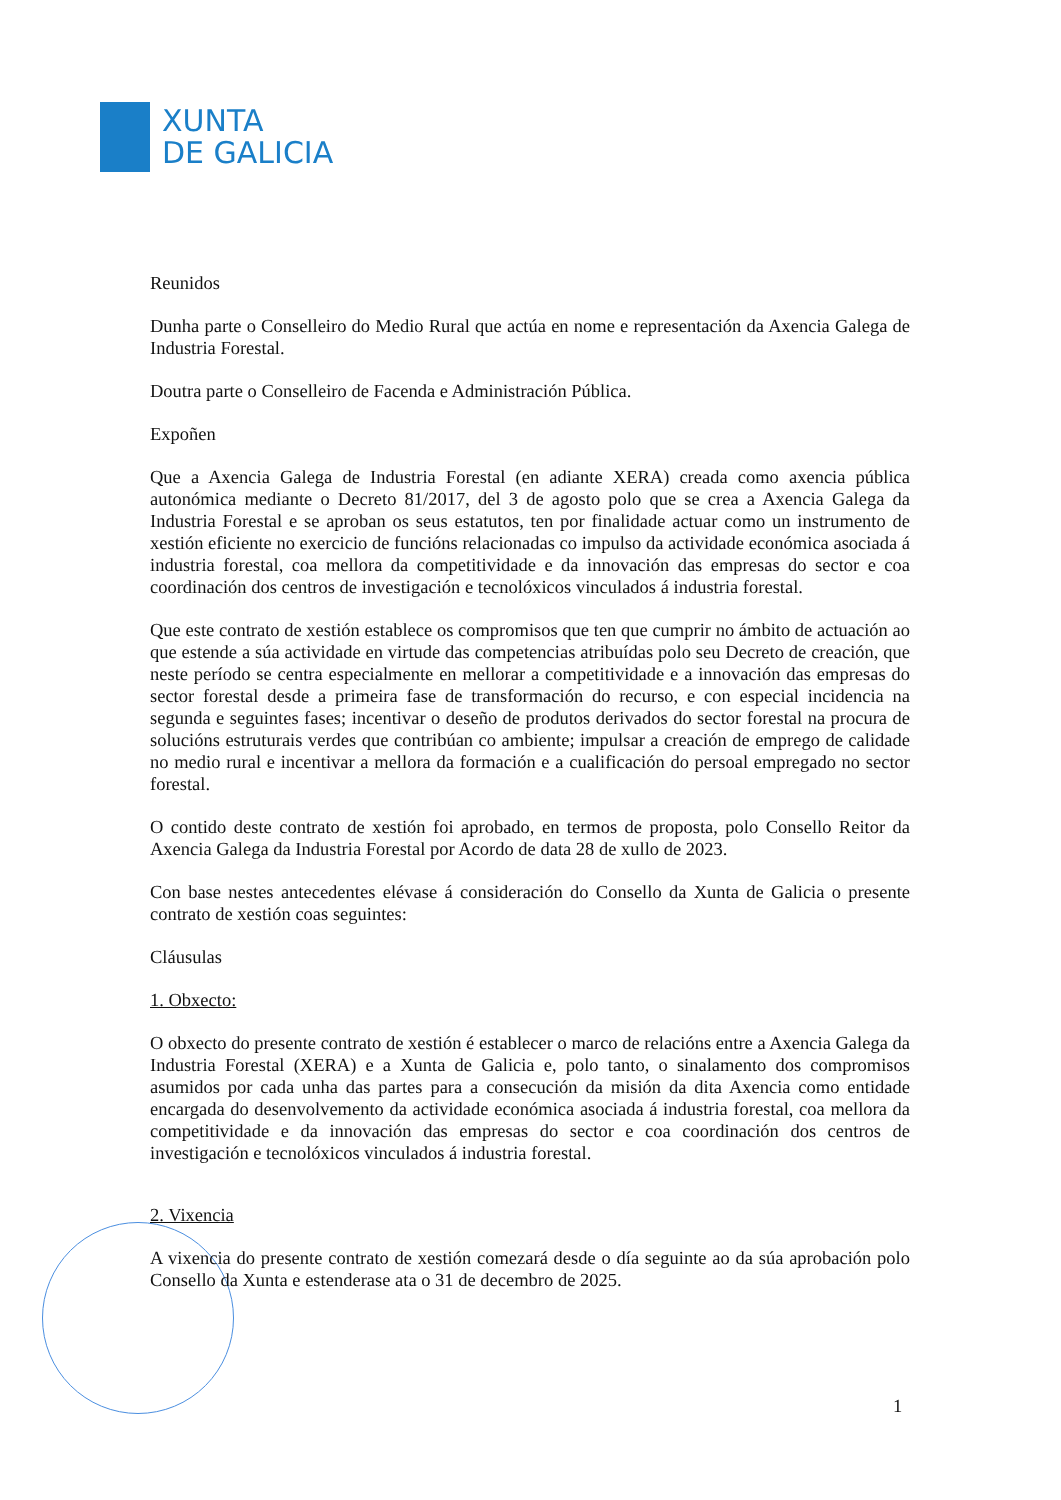XUNTA
DE GALICIA
Reunidos
Dunha parte o Conselleiro do Medio Rural que actúa en nome e representación da Axencia Galega de Industria Forestal.
Doutra parte o Conselleiro de Facenda e Administración Pública.
Expoñen
Que a Axencia Galega de Industria Forestal (en adiante XERA) creada como axencia pública autonómica mediante o Decreto 81/2017, del 3 de agosto polo que se crea a Axencia Galega da Industria Forestal e se aproban os seus estatutos, ten por finalidade actuar como un instrumento de xestión eficiente no exercicio de funcións relacionadas co impulso da actividade económica asociada á industria forestal, coa mellora da competitividade e da innovación das empresas do sector e coa coordinación dos centros de investigación e tecnolóxicos vinculados á industria forestal.
Que este contrato de xestión establece os compromisos que ten que cumprir no ámbito de actuación ao que estende a súa actividade en virtude das competencias atribuídas polo seu Decreto de creación, que neste período se centra especialmente en mellorar a competitividade e a innovación das empresas do sector forestal desde a primeira fase de transformación do recurso, e con especial incidencia na segunda e seguintes fases; incentivar o deseño de produtos derivados do sector forestal na procura de solucións estruturais verdes que contribúan co ambiente; impulsar a creación de emprego de calidade no medio rural e incentivar a mellora da formación e a cualificación do persoal empregado no sector forestal.
O contido deste contrato de xestión foi aprobado, en termos de proposta, polo Consello Reitor da Axencia Galega da Industria Forestal por Acordo de data 28 de xullo de 2023.
Con base nestes antecedentes elévase á consideración do Consello da Xunta de Galicia o presente contrato de xestión coas seguintes:
Cláusulas
1. Obxecto:
O obxecto do presente contrato de xestión é establecer o marco de relacións entre a Axencia Galega da Industria Forestal (XERA) e a Xunta de Galicia e, polo tanto, o sinalamento dos compromisos asumidos por cada unha das partes para a consecución da misión da dita Axencia como entidade encargada do desenvolvemento da actividade económica asociada á industria forestal, coa mellora da competitividade e da innovación das empresas do sector e coa coordinación dos centros de investigación e tecnolóxicos vinculados á industria forestal.
2. Vixencia
A vixencia do presente contrato de xestión comezará desde o día seguinte ao da súa aprobación polo Consello da Xunta e estenderase ata o 31 de decembro de 2025.
1